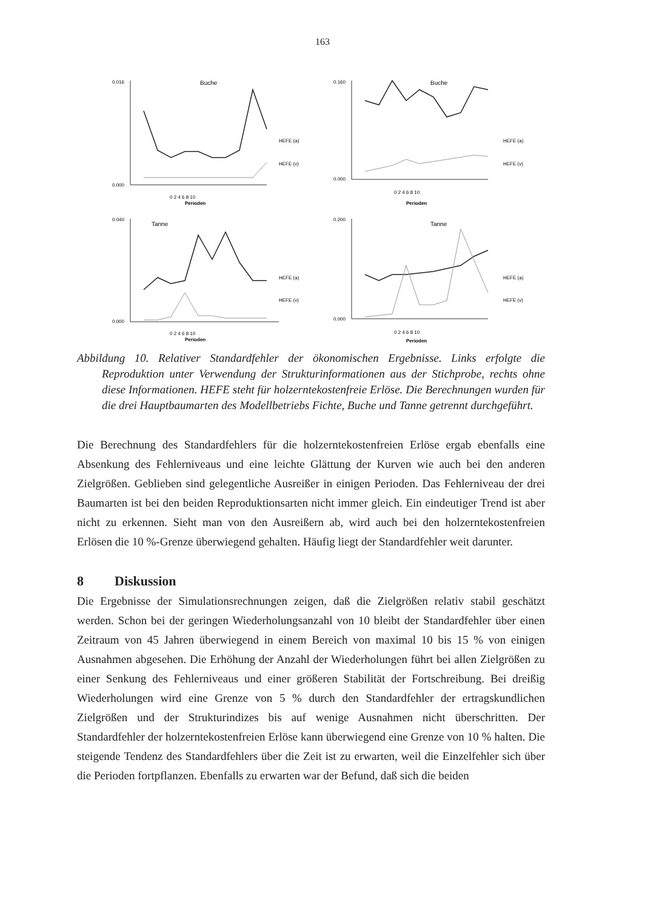163
Buche
0.000
0.016
0 2 4 6 8 10
Perioden
HEFE (a)
HEFE (v)
Buche
0.000
0.160
0 2 4 6 8 10
Perioden
HEFE (a)
HEFE (v)
Tanne
0.000
0.040
0 2 4 6 8 10
Perioden
HEFE (a)
HEFE (v)
Tanne
0.000
0.200
0 2 4 6 8 10
Perioden
HEFE (a)
HEFE (v)
Abbildung 10. Relativer Standardfehler der ökonomischen Ergebnisse. Links erfolgte die Reproduktion unter Verwendung der Strukturinformationen aus der Stichprobe, rechts ohne diese Informationen. HEFE steht für holzerntekostenfreie Erlöse. Die Berechnungen wurden für die drei Hauptbaumarten des Modellbetriebs Fichte, Buche und Tanne getrennt durchgeführt.
Die Berechnung des Standardfehlers für die holzerntekostenfreien Erlöse ergab ebenfalls eine Absenkung des Fehlerniveaus und eine leichte Glättung der Kurven wie auch bei den anderen Zielgrößen. Geblieben sind gelegentliche Ausreißer in einigen Perioden. Das Fehlerniveau der drei Baumarten ist bei den beiden Reproduktionsarten nicht immer gleich. Ein eindeutiger Trend ist aber nicht zu erkennen. Sieht man von den Ausreißern ab, wird auch bei den holzerntekostenfreien Erlösen die 10 %-Grenze überwiegend gehalten. Häufig liegt der Standardfehler weit darunter.
8 Diskussion
Die Ergebnisse der Simulationsrechnungen zeigen, daß die Zielgrößen relativ stabil geschätzt werden. Schon bei der geringen Wiederholungsanzahl von 10 bleibt der Standardfehler über einen Zeitraum von 45 Jahren überwiegend in einem Bereich von maximal 10 bis 15 % von einigen Ausnahmen abgesehen. Die Erhöhung der Anzahl der Wiederholungen führt bei allen Zielgrößen zu einer Senkung des Fehlerniveaus und einer größeren Stabilität der Fortschreibung. Bei dreißig Wiederholungen wird eine Grenze von 5 % durch den Standardfehler der ertragskundlichen Zielgrößen und der Strukturindizes bis auf wenige Ausnahmen nicht überschritten. Der Standardfehler der holzerntekostenfreien Erlöse kann überwiegend eine Grenze von 10 % halten. Die steigende Tendenz des Standardfehlers über die Zeit ist zu erwarten, weil die Einzelfehler sich über die Perioden fortpflanzen. Ebenfalls zu erwarten war der Befund, daß sich die beiden